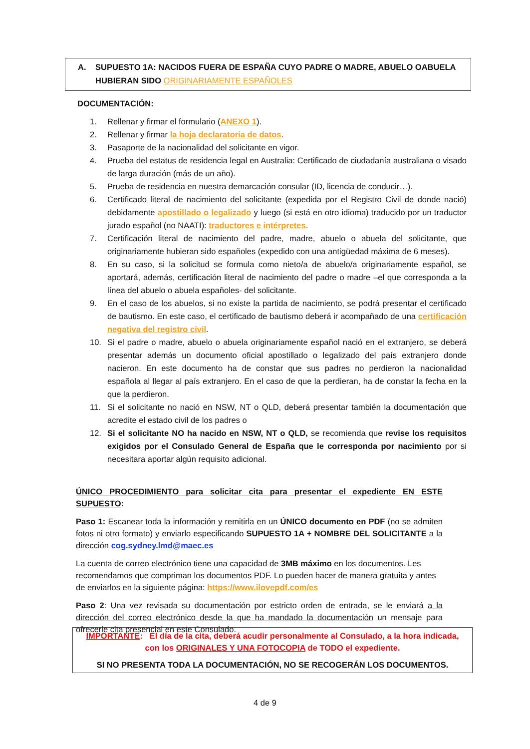A. SUPUESTO 1A: NACIDOS FUERA DE ESPAÑA CUYO PADRE O MADRE, ABUELO OABUELA
HUBIERAN SIDO ORIGINARIAMENTE ESPAÑOLES
DOCUMENTACIÓN:
1. Rellenar y firmar el formulario (ANEXO 1).
2. Rellenar y firmar la hoja declaratoria de datos.
3. Pasaporte de la nacionalidad del solicitante en vigor.
4. Prueba del estatus de residencia legal en Australia: Certificado de ciudadanía australiana o visado de larga duración (más de un año).
5. Prueba de residencia en nuestra demarcación consular (ID, licencia de conducir…).
6. Certificado literal de nacimiento del solicitante (expedida por el Registro Civil de donde nació) debidamente apostillado o legalizado y luego (si está en otro idioma) traducido por un traductor jurado español (no NAATI): traductores e intérpretes.
7. Certificación literal de nacimiento del padre, madre, abuelo o abuela del solicitante, que originariamente hubieran sido españoles (expedido con una antigüedad máxima de 6 meses).
8. En su caso, si la solicitud se formula como nieto/a de abuelo/a originariamente español, se aportará, además, certificación literal de nacimiento del padre o madre –el que corresponda a la línea del abuelo o abuela españoles- del solicitante.
9. En el caso de los abuelos, si no existe la partida de nacimiento, se podrá presentar el certificado de bautismo. En este caso, el certificado de bautismo deberá ir acompañado de una certificación negativa del registro civil.
10. Si el padre o madre, abuelo o abuela originariamente español nació en el extranjero, se deberá presentar además un documento oficial apostillado o legalizado del país extranjero donde nacieron. En este documento ha de constar que sus padres no perdieron la nacionalidad española al llegar al país extranjero. En el caso de que la perdieran, ha de constar la fecha en la que la perdieron.
11. Si el solicitante no nació en NSW, NT o QLD, deberá presentar también la documentación que acredite el estado civil de los padres o
12. Si el solicitante NO ha nacido en NSW, NT o QLD, se recomienda que revise los requisitos exigidos por el Consulado General de España que le corresponda por nacimiento por si necesitara aportar algún requisito adicional.
ÚNICO PROCEDIMIENTO para solicitar cita para presentar el expediente EN ESTE SUPUESTO:
Paso 1: Escanear toda la información y remitirla en un ÚNICO documento en PDF (no se admiten fotos ni otro formato) y enviarlo especificando SUPUESTO 1A + NOMBRE DEL SOLICITANTE a la dirección cog.sydney.lmd@maec.es
La cuenta de correo electrónico tiene una capacidad de 3MB máximo en los documentos. Les recomendamos que compriman los documentos PDF. Lo pueden hacer de manera gratuita y antes de enviarlos en la siguiente página: https://www.ilovepdf.com/es
Paso 2: Una vez revisada su documentación por estricto orden de entrada, se le enviará a la dirección del correo electrónico desde la que ha mandado la documentación un mensaje para ofrecerle cita presencial en este Consulado.
IMPORTANTE: El día de la cita, deberá acudir personalmente al Consulado, a la hora indicada,
con los ORIGINALES Y UNA FOTOCOPIA de TODO el expediente.
SI NO PRESENTA TODA LA DOCUMENTACIÓN, NO SE RECOGERÁN LOS DOCUMENTOS.
4 de 9